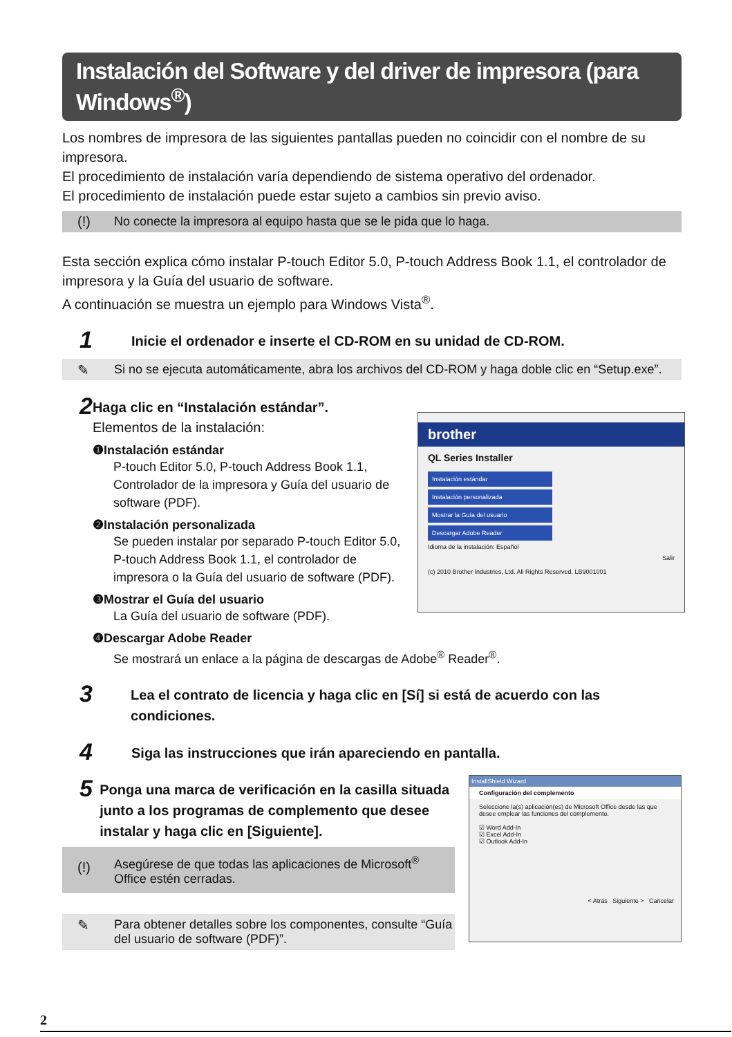Instalación del Software y del driver de impresora (para Windows<sup>®</sup>)
Los nombres de impresora de las siguientes pantallas pueden no coincidir con el nombre de su impresora.
El procedimiento de instalación varía dependiendo de sistema operativo del ordenador.
El procedimiento de instalación puede estar sujeto a cambios sin previo aviso.
(!) No conecte la impresora al equipo hasta que se le pida que lo haga.
Esta sección explica cómo instalar P-touch Editor 5.0, P-touch Address Book 1.1, el controlador de impresora y la Guía del usuario de software.
A continuación se muestra un ejemplo para Windows Vista<sup>®</sup>.
1
Inicie el ordenador e inserte el CD-ROM en su unidad de CD-ROM.
✎ Si no se ejecuta automáticamente, abra los archivos del CD-ROM y haga doble clic en “Setup.exe”.
2
Haga clic en “Instalación estándar”.
Elementos de la instalación:
❶Instalación estándar
P-touch Editor 5.0, P-touch Address Book 1.1, Controlador de la impresora y Guía del usuario de software (PDF).
❷Instalación personalizada
Se pueden instalar por separado P-touch Editor 5.0, P-touch Address Book 1.1, el controlador de impresora o la Guía del usuario de software (PDF).
❸Mostrar el Guía del usuario
La Guía del usuario de software (PDF).
❹Descargar Adobe Reader
Se mostrará un enlace a la página de descargas de Adobe<sup>®</sup> Reader<sup>®</sup>.
brother
QL Series Installer
Instalación estándar
Instalación personalizada
Mostrar la Guía del usuario
Descargar Adobe Reader
Idioma de la instalación: Español
Salir
(c) 2010 Brother Industries, Ltd. All Rights Reserved. LB9001001
3
Lea el contrato de licencia y haga clic en [Sí] si está de acuerdo con las condiciones.
4
Siga las instrucciones que irán apareciendo en pantalla.
5
Ponga una marca de verificación en la casilla situada junto a los programas de complemento que desee instalar y haga clic en [Siguiente].
(!) Asegúrese de que todas las aplicaciones de Microsoft<sup>®</sup> Office estén cerradas.
✎ Para obtener detalles sobre los componentes, consulte “Guía del usuario de software (PDF)”.
InstallShield Wizard
Configuración del complemento
Seleccione la(s) aplicación(es) de Microsoft Office desde las que desee emplear las funciones del complemento.
☑ Word Add-In
☑ Excel Add-In
☑ Outlook Add-In
< Atrás Siguiente > Cancelar
2